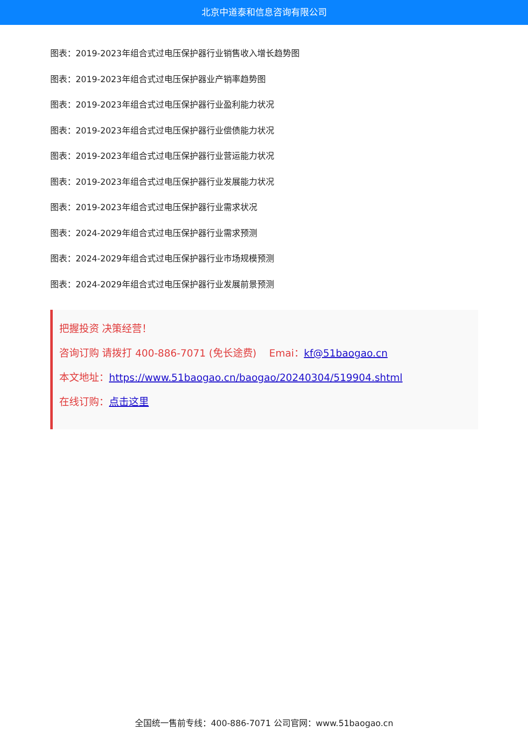北京中道泰和信息咨询有限公司
图表：2019-2023年组合式过电压保护器行业销售收入增长趋势图
图表：2019-2023年组合式过电压保护器业产销率趋势图
图表：2019-2023年组合式过电压保护器行业盈利能力状况
图表：2019-2023年组合式过电压保护器行业偿债能力状况
图表：2019-2023年组合式过电压保护器行业营运能力状况
图表：2019-2023年组合式过电压保护器行业发展能力状况
图表：2019-2023年组合式过电压保护器行业需求状况
图表：2024-2029年组合式过电压保护器行业需求预测
图表：2024-2029年组合式过电压保护器行业市场规模预测
图表：2024-2029年组合式过电压保护器行业发展前景预测
把握投资 决策经营！
咨询订购 请拨打 400-886-7071 (免长途费) Emai：kf@51baogao.cn
本文地址：https://www.51baogao.cn/baogao/20240304/519904.shtml
在线订购：点击这里
全国统一售前专线：400-886-7071 公司官网：www.51baogao.cn